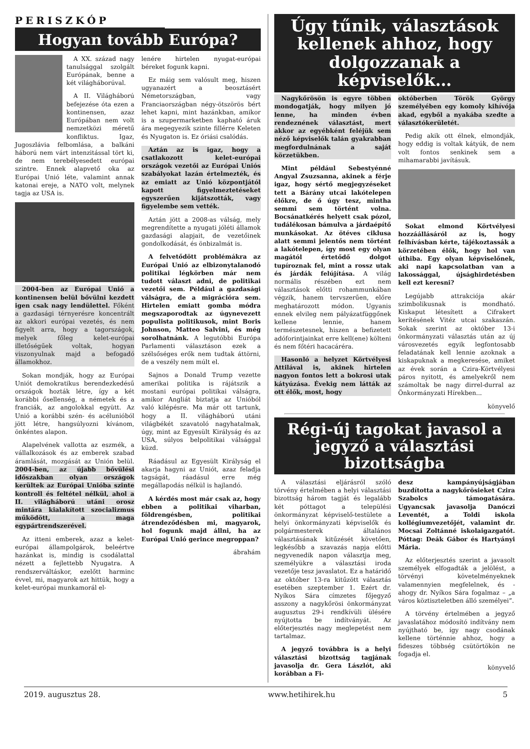PERISZKÓP
Hogyan tovább Európa?
A XX. század nagy tanulsággal szolgált Európának, benne a két világháborúval.
A II. Világháború befejezése óta ezen a kontinensen, azaz Európában nem volt nemzetközi méretű konfliktus. Igaz, Jugoszlávia felbomlása, a balkáni háború nem várt intenzitással tört ki, de nem terebélyesedett európai szintre. Ennek alapvető oka az Európai Unió léte, valamint annak katonai ereje, a NATO volt, melynek tagja az USA is.
2004-ben az Európai Unió a kontinensen belül bővülni kezdett igen csak nagy lendülettel. Főként a gazdasági térnyerésre koncentrált az akkori európai vezetés, és nem figyelt arra, hogy a tagországok, melyek főleg kelet-európai illetőségűek voltak, hogyan viszonyulnak majd a befogadó államokhoz.
Sokan mondják, hogy az Európai Uniót demokratikus berendezkedésű országok hozták létre, így a két korábbi ősellenség, a németek és a franciák, az angolokkal együtt. Az Unió a korábbi szén- és acélunióból jött létre, hangsúlyozni kívánom, önkéntes alapon.
Alapelvének vallotta az eszmék, a vállalkozások és az emberek szabad áramlását, mozgását az Unión belül. 2004-ben, az újabb bővülési időszakban olyan országok kerültek az Európai Unióba szinte kontroll és feltétel nélkül, ahol a II. világháború utáni orosz mintára kialakított szocializmus működött, a maga egypártrendszerével.
Az itteni emberek, azaz a kelet-európai állampolgárok, beleértve hazánkat is, mindig is csodálattal nézett a fejlettebb Nyugatra. A rendszerváltáskor, ezelőtt harminc évvel, mi, magyarok azt hittük, hogy a kelet-európai munkamorál el-
lenére hirtelen nyugat-európai béreket fogunk kapni.
Ez máig sem valósult meg, hiszen ugyanazért a beosztásért Németországban, vagy Franciaországban négy-ötszörös bért lehet kapni, mint hazánkban, amikor is a szupermarketben kapható áruk ára megegyezik szinte fillérre Keleten és Nyugaton is. Ez óriási csalódás.
Aztán az is igaz, hogy a csatlakozott kelet-európai országok vezetői az Európai Uniós szabályokat lazán értelmezték, és az emiatt az Unió központjától kapott figyelmeztetéseket egyszerűen kijátszották, vagy figyelembe sem vették.
Aztán jött a 2008-as válság, mely megrendítette a nyugati jóléti államok gazdasági alapjait, de vezetőinek gondolkodását, és önbizalmát is.
A felvetődött problémákra az Európai Unió az elbizonytalanodó politikai légkörben már nem tudott választ adni, de politikai vezetői sem. Például a gazdasági válságra, de a migrációra sem. Hirtelen emiatt gomba módra megszaporodtak az úgynevezett populista politikusok, mint Boris Johnson, Matteo Salvini, és még sorolhatnánk. A legutóbbi Európa Parlamenti választáson ezek a szélsőséges erők nem tudtak áttörni, de a veszély nem múlt el.
Sajnos a Donald Trump vezette amerikai politika is rájátszik a mostani európai politikai válságra, amikor Angliát biztatja az Unióból való kilépésre. Ma már ott tartunk, hogy a II. világháború utáni világbékét szavatoló nagyhatalmak, úgy, mint az Egyesült Királyság és az USA, súlyos belpolitikai válsággal küzd.
Ráadásul az Egyesült Királyság el akarja hagyni az Uniót, azaz feladja tagságát, ráadásul erre még megállapodás nélkül is hajlandó.
A kérdés most már csak az, hogy ebben a politikai viharban, földrengésben, politikai átrendeződésben mi, magyarok, hol fogunk majd állni, ha az Európai Unió gerince megroppan?
ábrahám
Úgy tűnik, választások kellenek ahhoz, hogy dolgozzanak a képviselők…
Nagykőrösön is egyre többen mondogatják, hogy milyen jó lenne, ha minden évben rendeznének választást, mert akkor az egyébként feléjük sem néző képviselők talán gyakrabban megfordulnának a saját körzetükben.
Mint például Sebestyénné Angyal Zsuzsanna, akinek a férje igaz, hogy sértő megjegyzéseket tett a Bárány utcai lakótelepen élőkre, de ő úgy tesz, mintha semmi sem történt volna. Bocsánatkérés helyett csak pózol, tudálékosan bámulva a járdaépítő munkásokat. Az ötéves ciklusa alatt semmi jelentős nem történt a lakótelepen, így most egy olyan magától értetődő dolgot tupíroznak fel, mint a rossz utak és járdák felújítása. A világ normális részében ezt nem választások előtti rohammunkában végzik, hanem tervszerűen, előre meghatározott módon. Ugyanis ennek elvileg nem pályázatfüggőnek kellene lennie, hanem természetesnek, hiszen a befizetett adóforintjainkat erre kell(ene) költeni és nem főtéri hacacáréra.
Hasonló a helyzet Körtvélyesi Attilával is, akinek hirtelen nagyon fontos lett a bokrosi utak kátyúzása. Évekig nem látták az ott élők, most, hogy
októberben Török György személyében egy komoly kihívója akad, egyből a nyakába szedte a választókerületét.
Pedig akik ott élnek, elmondják, hogy eddig is voltak kátyúk, de nem volt fontos senkinek sem a mihamarabbi javításuk.
Sokat elmond Körtvélyesi hozzáállásáról az is, hogy felhívásban kérte, tájékoztassák a körzetében élők, hogy hol van úthiba. Egy olyan képviselőnek, aki napi kapcsolatban van a lakossággal, újsághirdetésben kell ezt keresni?
Legújabb attrakciója akár szimbolikusnak is mondható. Kiskaput létesített a Cifrakert kerítésének Vitéz utcai szakaszán. Sokak szerint az október 13-i önkormányzati választás után az új városvezetés egyik legfontosabb feladatának kell lennie azoknak a kiskapuknak a megkeresése, amiket az évek során a Czira-Körtvélyesi páros nyitott, és amelyekről nem számoltak be nagy dirrel-durral az Önkormányzati Hírekben...
könyvelő
Régi-új tagokat javasol a jegyző a választási bizottságba
A választási eljárásról szóló törvény értelmében a helyi választási bizottság három tagját és legalább két póttagot a települési önkormányzat képviselő-testülete a helyi önkormányzati képviselők és polgármesterek általános választásának kitűzését követően, legkésőbb a szavazás napja előtti negyvenedik napon választja meg, személyükre a választási iroda vezetője tesz javaslatot. Ez a határidő az október 13-ra kitűzött választás esetében szeptember 1. Ezért dr. Nyíkos Sára címzetes főjegyző asszony a nagykőrösi önkormányzat augusztus 29-i rendkívüli ülésére nyújtotta be indítványát. Az előterjesztés nagy meglepetést nem tartalmaz.
A jegyző továbbra is a helyi választási bizottság tagjának javasolja dr. Gera Lászlót, aki korábban a Fi-
desz kampányújságjában buzdította a nagykőrösieket Czira Szabolcs támogatására. Ugyancsak javasolja Danóczi Leventét, a Toldi iskola kollégiumvezetőjét, valamint dr. Mocsai Zoltánné iskolaigazgatót. Póttag: Deák Gábor és Hartyányi Mária.
Az előterjesztés szerint a javasolt személyek elfogadták a jelölést, a törvényi követelményeknek valamennyien megfelelnek, és - ahogy dr. Nyíkos Sára fogalmaz – „a város köztiszteletben álló személyei”.
A törvény értelmében a jegyző javaslatához módosító indítvány nem nyújtható be, így nagy csodának kellene történnie ahhoz, hogy a fideszes többség csütörtökön ne fogadja el.
könyvelő
2019. augusztus 28. www.hetihirek.hu 5